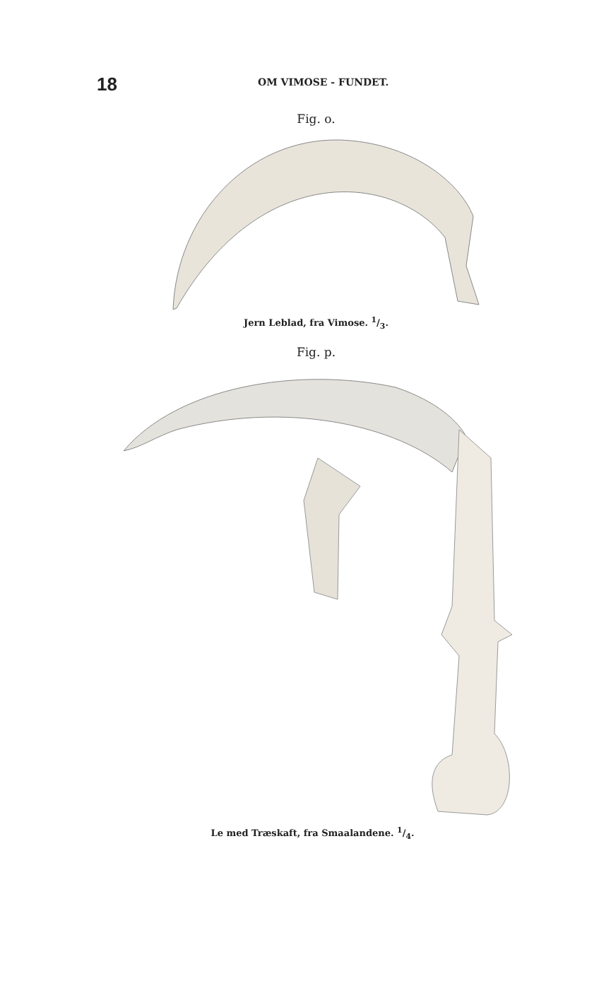18
OM VIMOSE - FUNDET.
Fig. o.
Jern Leblad, fra Vimose. 1/3.
Fig. p.
Le med Træskaft, fra Smaalandene. 1/4.